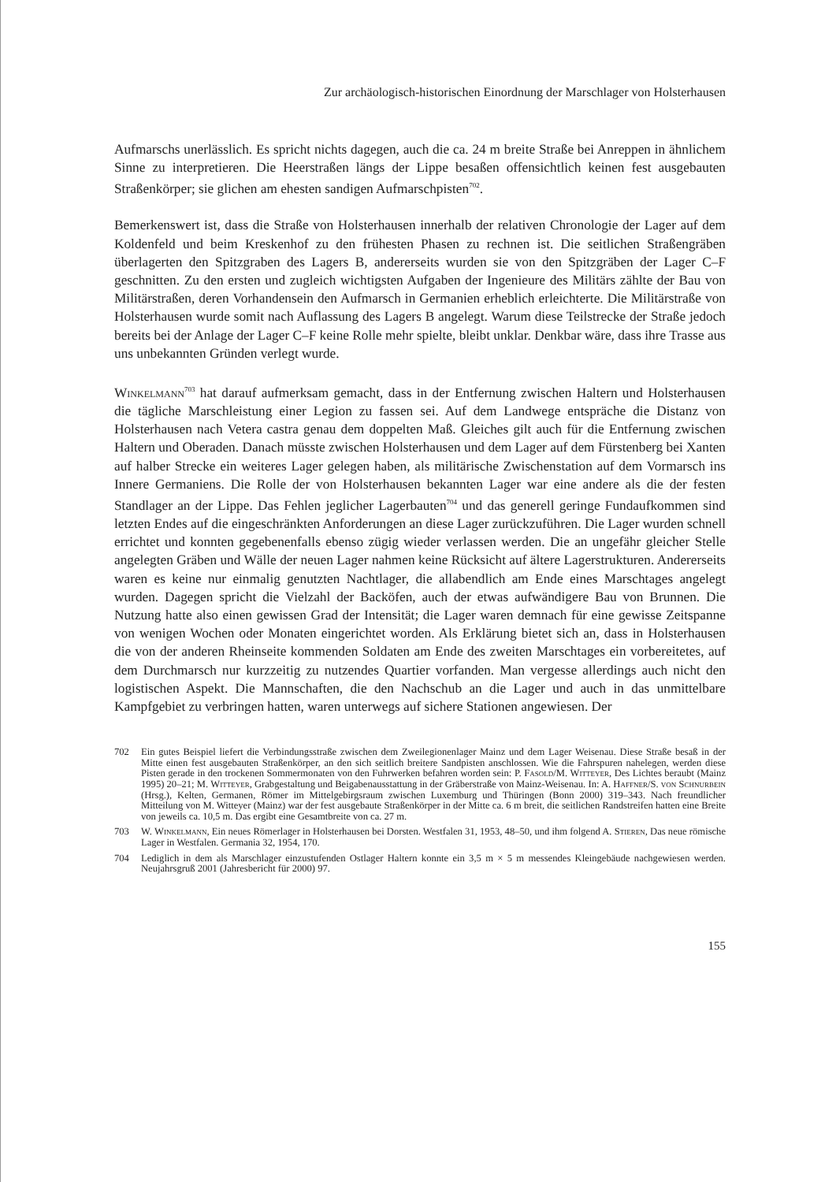Zur archäologisch-historischen Einordnung der Marschlager von Holsterhausen
Aufmarschs unerlässlich. Es spricht nichts dagegen, auch die ca. 24 m breite Straße bei Anreppen in ähnlichem Sinne zu interpretieren. Die Heerstraßen längs der Lippe besaßen offensichtlich keinen fest ausgebauten Straßenkörper; sie glichen am ehesten sandigen Aufmarschpisten<sup>702</sup>.
Bemerkenswert ist, dass die Straße von Holsterhausen innerhalb der relativen Chronologie der Lager auf dem Koldenfeld und beim Kreskenhof zu den frühesten Phasen zu rechnen ist. Die seitlichen Straßengräben überlagerten den Spitzgraben des Lagers B, andererseits wurden sie von den Spitzgräben der Lager C–F geschnitten. Zu den ersten und zugleich wichtigsten Aufgaben der Ingenieure des Militärs zählte der Bau von Militärstraßen, deren Vorhandensein den Aufmarsch in Germanien erheblich erleichterte. Die Militärstraße von Holsterhausen wurde somit nach Auflassung des Lagers B angelegt. Warum diese Teilstrecke der Straße jedoch bereits bei der Anlage der Lager C–F keine Rolle mehr spielte, bleibt unklar. Denkbar wäre, dass ihre Trasse aus uns unbekannten Gründen verlegt wurde.
Winkelmann<sup>703</sup> hat darauf aufmerksam gemacht, dass in der Entfernung zwischen Haltern und Holsterhausen die tägliche Marschleistung einer Legion zu fassen sei. Auf dem Landwege entspräche die Distanz von Holsterhausen nach Vetera castra genau dem doppelten Maß. Gleiches gilt auch für die Entfernung zwischen Haltern und Oberaden. Danach müsste zwischen Holsterhausen und dem Lager auf dem Fürstenberg bei Xanten auf halber Strecke ein weiteres Lager gelegen haben, als militärische Zwischenstation auf dem Vormarsch ins Innere Germaniens. Die Rolle der von Holsterhausen bekannten Lager war eine andere als die der festen Standlager an der Lippe. Das Fehlen jeglicher Lagerbauten<sup>704</sup> und das generell geringe Fundaufkommen sind letzten Endes auf die eingeschränkten Anforderungen an diese Lager zurückzuführen. Die Lager wurden schnell errichtet und konnten gegebenenfalls ebenso zügig wieder verlassen werden. Die an ungefähr gleicher Stelle angelegten Gräben und Wälle der neuen Lager nahmen keine Rücksicht auf ältere Lagerstrukturen. Andererseits waren es keine nur einmalig genutzten Nachtlager, die allabendlich am Ende eines Marschtages angelegt wurden. Dagegen spricht die Vielzahl der Backöfen, auch der etwas aufwändigere Bau von Brunnen. Die Nutzung hatte also einen gewissen Grad der Intensität; die Lager waren demnach für eine gewisse Zeitspanne von wenigen Wochen oder Monaten eingerichtet worden. Als Erklärung bietet sich an, dass in Holsterhausen die von der anderen Rheinseite kommenden Soldaten am Ende des zweiten Marschtages ein vorbereitetes, auf dem Durchmarsch nur kurzzeitig zu nutzendes Quartier vorfanden. Man vergesse allerdings auch nicht den logistischen Aspekt. Die Mannschaften, die den Nachschub an die Lager und auch in das unmittelbare Kampfgebiet zu verbringen hatten, waren unterwegs auf sichere Stationen angewiesen. Der
702 Ein gutes Beispiel liefert die Verbindungsstraße zwischen dem Zweilegionenlager Mainz und dem Lager Weisenau. Diese Straße besaß in der Mitte einen fest ausgebauten Straßenkörper, an den sich seitlich breitere Sandpisten anschlossen. Wie die Fahrspuren nahelegen, werden diese Pisten gerade in den trockenen Sommermonaten von den Fuhrwerken befahren worden sein: P. Fasold/M. Witteyer, Des Lichtes beraubt (Mainz 1995) 20–21; M. Witteyer, Grabgestaltung und Beigabenausstattung in der Gräberstraße von Mainz-Weisenau. In: A. Haffner/S. von Schnurbein (Hrsg.), Kelten, Germanen, Römer im Mittelgebirgsraum zwischen Luxemburg und Thüringen (Bonn 2000) 319–343. Nach freundlicher Mitteilung von M. Witteyer (Mainz) war der fest ausgebaute Straßenkörper in der Mitte ca. 6 m breit, die seitlichen Randstreifen hatten eine Breite von jeweils ca. 10,5 m. Das ergibt eine Gesamtbreite von ca. 27 m.
703 W. Winkelmann, Ein neues Römerlager in Holsterhausen bei Dorsten. Westfalen 31, 1953, 48–50, und ihm folgend A. Stieren, Das neue römische Lager in Westfalen. Germania 32, 1954, 170.
704 Lediglich in dem als Marschlager einzustufenden Ostlager Haltern konnte ein 3,5 m × 5 m messendes Kleingebäude nachgewiesen werden. Neujahrsgruß 2001 (Jahresbericht für 2000) 97.
155